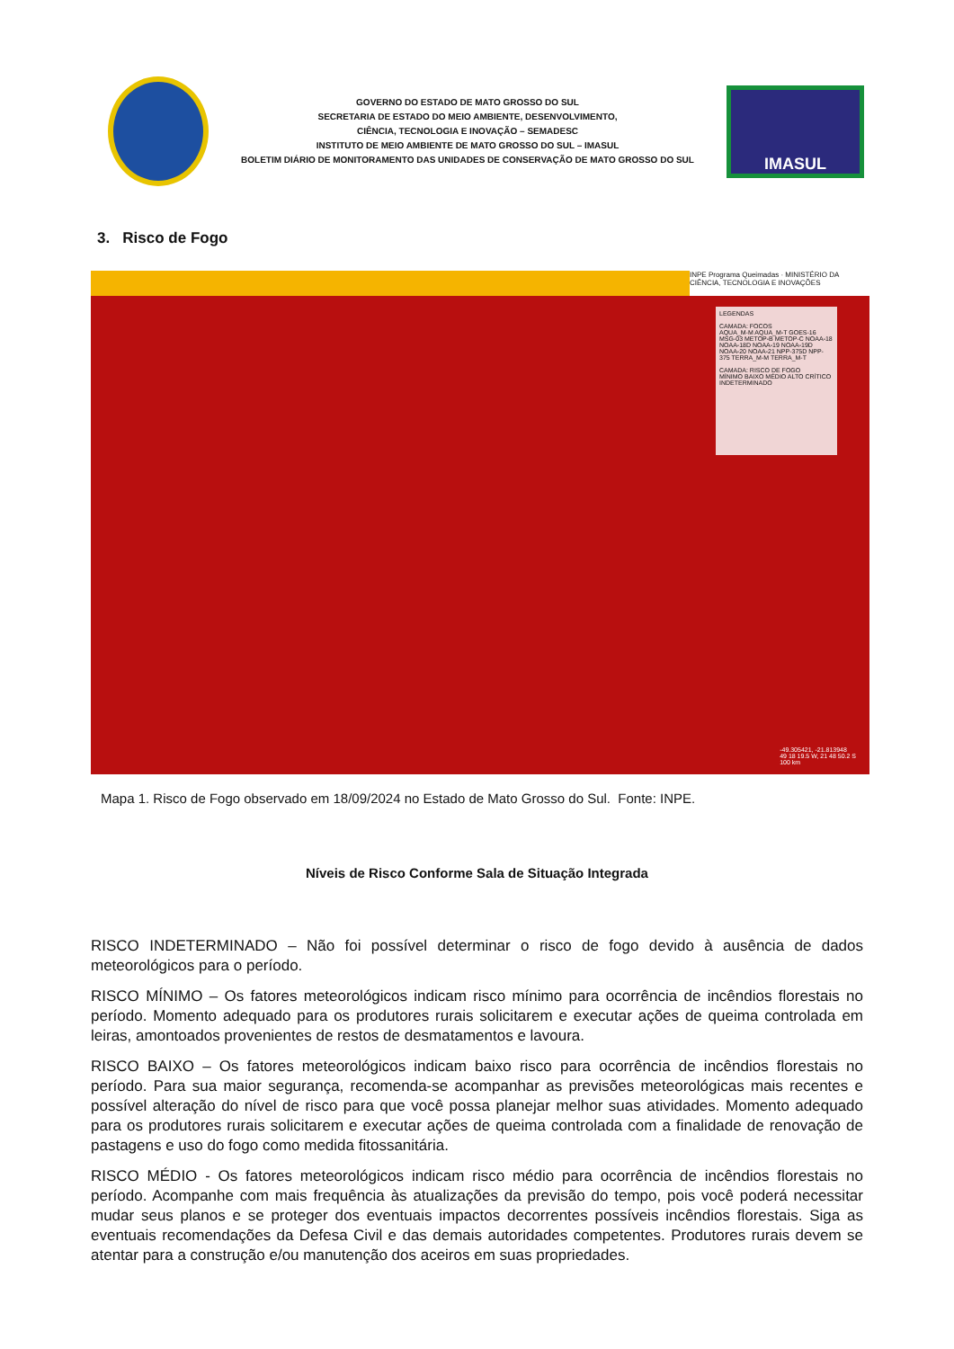GOVERNO DO ESTADO DE MATO GROSSO DO SUL
SECRETARIA DE ESTADO DO MEIO AMBIENTE, DESENVOLVIMENTO,
CIÊNCIA, TECNOLOGIA E INOVAÇÃO – SEMADESC
INSTITUTO DE MEIO AMBIENTE DE MATO GROSSO DO SUL – IMASUL
BOLETIM DIÁRIO DE MONITORAMENTO DAS UNIDADES DE CONSERVAÇÃO DE MATO GROSSO DO SUL
IMASUL
3. Risco de Fogo
INPE Programa Queimadas · MINISTÉRIO DA CIÊNCIA, TECNOLOGIA E INOVAÇÕES
LEGENDAS
CAMADA: FOCOS
AQUA_M-M AQUA_M-T GOES-16 MSG-03 METOP-B METOP-C NOAA-18 NOAA-18D NOAA-19 NOAA-19D NOAA-20 NOAA-21 NPP-375D NPP-375 TERRA_M-M TERRA_M-T
CAMADA: RISCO DE FOGO
MÍNIMO BAIXO MÉDIO ALTO CRÍTICO INDETERMINADO
-49.305421, -21.813948
49 18 19.5 W, 21 48 50.2 S
100 km
Mapa 1. Risco de Fogo observado em 18/09/2024 no Estado de Mato Grosso do Sul. Fonte: INPE.
Níveis de Risco Conforme Sala de Situação Integrada
RISCO INDETERMINADO – Não foi possível determinar o risco de fogo devido à ausência de dados meteorológicos para o período.
RISCO MÍNIMO – Os fatores meteorológicos indicam risco mínimo para ocorrência de incêndios florestais no período. Momento adequado para os produtores rurais solicitarem e executar ações de queima controlada em leiras, amontoados provenientes de restos de desmatamentos e lavoura.
RISCO BAIXO – Os fatores meteorológicos indicam baixo risco para ocorrência de incêndios florestais no período. Para sua maior segurança, recomenda-se acompanhar as previsões meteorológicas mais recentes e possível alteração do nível de risco para que você possa planejar melhor suas atividades. Momento adequado para os produtores rurais solicitarem e executar ações de queima controlada com a finalidade de renovação de pastagens e uso do fogo como medida fitossanitária.
RISCO MÉDIO - Os fatores meteorológicos indicam risco médio para ocorrência de incêndios florestais no período. Acompanhe com mais frequência às atualizações da previsão do tempo, pois você poderá necessitar mudar seus planos e se proteger dos eventuais impactos decorrentes possíveis incêndios florestais. Siga as eventuais recomendações da Defesa Civil e das demais autoridades competentes. Produtores rurais devem se atentar para a construção e/ou manutenção dos aceiros em suas propriedades.